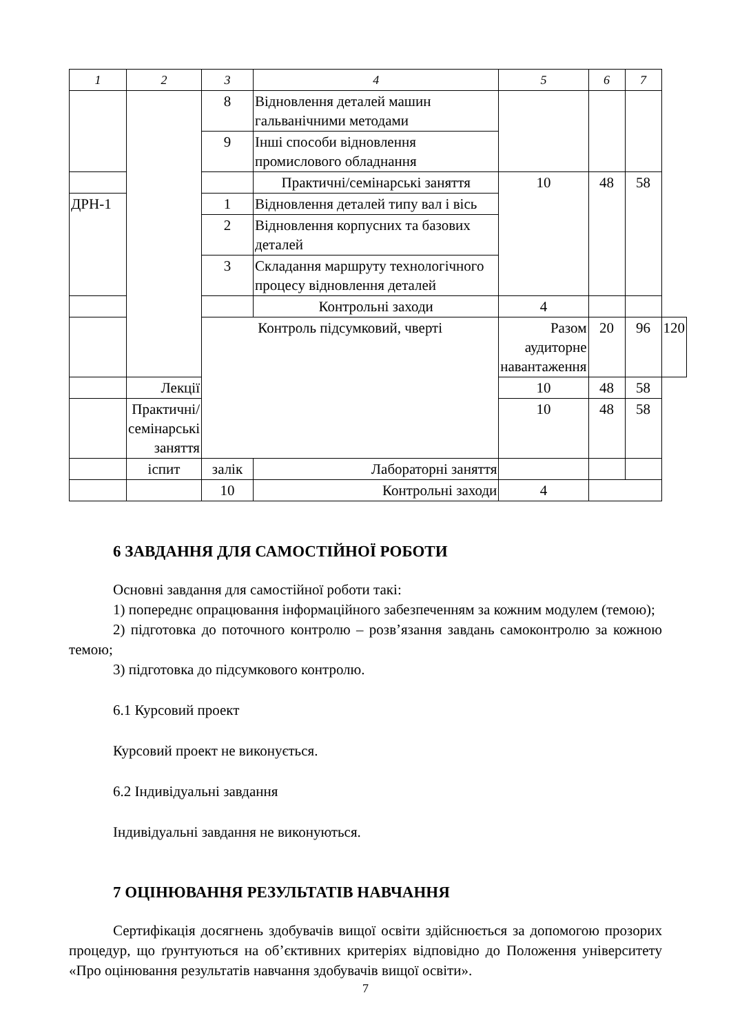| 1 | 2 | 3 | 4 | 5 | 6 | 7 | |
| --- | --- | --- | --- | --- | --- | --- | --- |
| | | 8 | Відновлення деталей машин гальванічними методами | | | | |
| | | 9 | Інші способи відновлення промислового обладнання | | | | |
| | | | Практичні/семінарські заняття | 10 | 48 | 58 | |
| ДРН-1 | | 1 | Відновлення деталей типу вал і вісь | | | | |
| | | 2 | Відновлення корпусних та базових деталей | | | | |
| | | 3 | Складання маршруту технологічного процесу відновлення деталей | | | | |
| | | | Контрольні заходи | 4 | | | |
| | | Контроль підсумковий, чверті | | Разом аудиторне навантаження | 20 | 96 | 120 |
| | Лекції | | | 10 | 48 | 58 | |
| | Практичні/семінарські заняття | | | 10 | 48 | 58 | |
| | іспит | залік | Лабораторні заняття | | | | |
| | | 10 | Контрольні заходи | 4 | | | |
6 ЗАВДАННЯ ДЛЯ САМОСТІЙНОЇ РОБОТИ
Основні завдання для самостійної роботи такі:
1) попереднє опрацювання інформаційного забезпеченням за кожним модулем (темою);
2) підготовка до поточного контролю – розв’язання завдань самоконтролю за кожною темою;
3) підготовка до підсумкового контролю.
6.1 Курсовий проект
Курсовий проект не виконується.
6.2 Індивідуальні завдання
Індивідуальні завдання не виконуються.
7 ОЦІНЮВАННЯ РЕЗУЛЬТАТІВ НАВЧАННЯ
Сертифікація досягнень здобувачів вищої освіти здійснюється за допомогою прозорих процедур, що ґрунтуються на об’єктивних критеріях відповідно до Положення університету «Про оцінювання результатів навчання здобувачів вищої освіти».
7